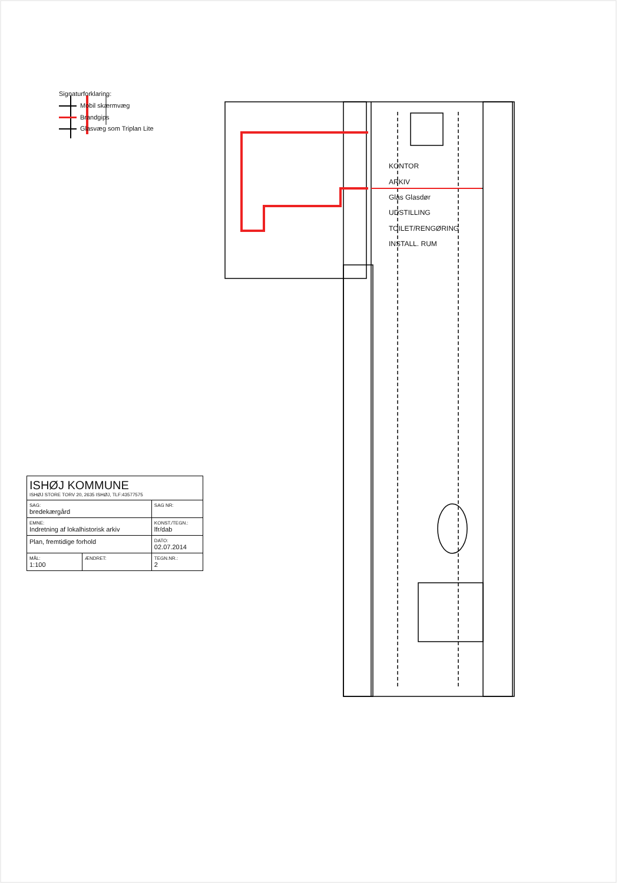Signaturforklaring:
Mobil skærmvæg
Brandgips
Glasvæg som Triplan Lite
KONTOR
ARKIV
Glas Glasdør
UDSTILLING
TOILET/RENGØRING
INSTALL. RUM
| ISHØJ KOMMUNE ISHØJ STORE TORV 20, 2635 ISHØJ, TLF:43577575 | | |
| SAG: bredekærgård | | SAG NR: |
| EMNE: Indretning af lokalhistorisk arkiv | | KONST./TEGN.: lfr/dab |
| Plan, fremtidige forhold | | DATO: 02.07.2014 |
| MÅL: 1:100 | ÆNDRET: | TEGN.NR.: 2 |